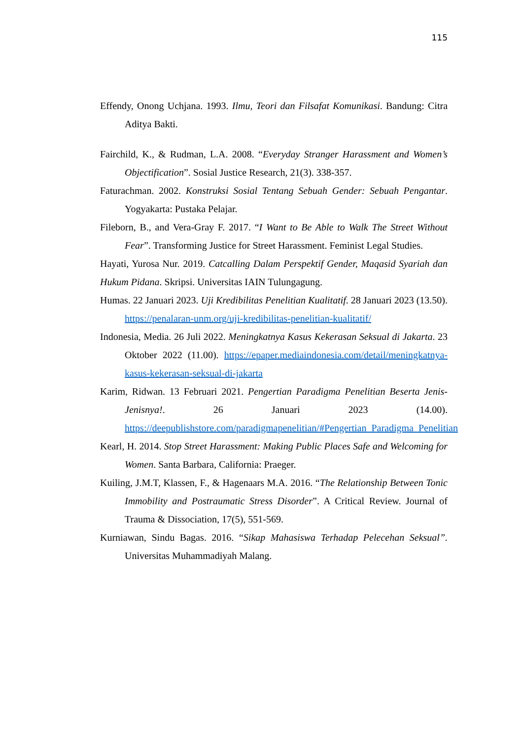115
Effendy, Onong Uchjana. 1993. Ilmu, Teori dan Filsafat Komunikasi. Bandung: Citra Aditya Bakti.
Fairchild, K., & Rudman, L.A. 2008. “Everyday Stranger Harassment and Women’s Objectification”. Sosial Justice Research, 21(3). 338-357.
Faturachman. 2002. Konstruksi Sosial Tentang Sebuah Gender: Sebuah Pengantar. Yogyakarta: Pustaka Pelajar.
Fileborn, B., and Vera-Gray F. 2017. “I Want to Be Able to Walk The Street Without Fear”. Transforming Justice for Street Harassment. Feminist Legal Studies.
Hayati, Yurosa Nur. 2019. Catcalling Dalam Perspektif Gender, Maqasid Syariah dan Hukum Pidana. Skripsi. Universitas IAIN Tulungagung.
Humas. 22 Januari 2023. Uji Kredibilitas Penelitian Kualitatif. 28 Januari 2023 (13.50). https://penalaran-unm.org/uji-kredibilitas-penelitian-kualitatif/
Indonesia, Media. 26 Juli 2022. Meningkatnya Kasus Kekerasan Seksual di Jakarta. 23 Oktober 2022 (11.00). https://epaper.mediaindonesia.com/detail/meningkatnya-kasus-kekerasan-seksual-di-jakarta
Karim, Ridwan. 13 Februari 2021. Pengertian Paradigma Penelitian Beserta Jenis-Jenisnya!. 26 Januari 2023 (14.00). https://deepublishstore.com/paradigmapenelitian/#Pengertian_Paradigma_Penelitian
Kearl, H. 2014. Stop Street Harassment: Making Public Places Safe and Welcoming for Women. Santa Barbara, California: Praeger.
Kuiling, J.M.T, Klassen, F., & Hagenaars M.A. 2016. “The Relationship Between Tonic Immobility and Postraumatic Stress Disorder”. A Critical Review. Journal of Trauma & Dissociation, 17(5), 551-569.
Kurniawan, Sindu Bagas. 2016. “Sikap Mahasiswa Terhadap Pelecehan Seksual”. Universitas Muhammadiyah Malang.